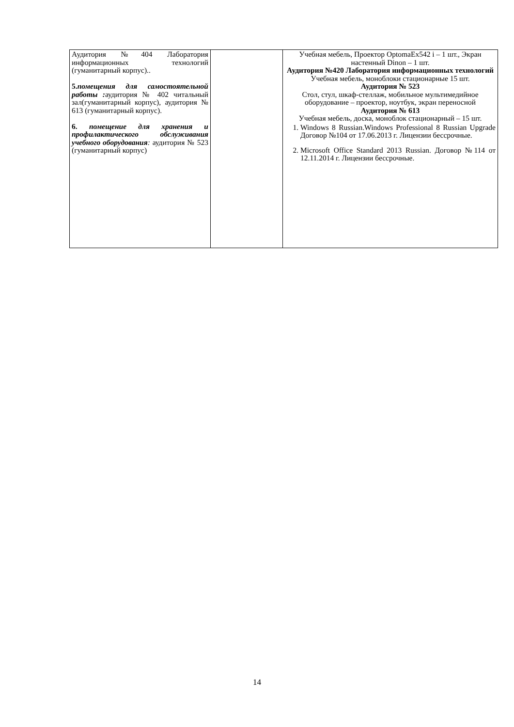| Аудитория №404 Лаборатория информационных технологий (гуманитарный корпус).. 5. помещения для самостоятельной работы : аудитория № 402 читальный зал(гуманитарный корпус), аудитория № 613 (гуманитарный корпус). 6. помещение для хранения и профилактического обслуживания учебного оборудования : аудитория № 523 (гуманитарный корпус) | | Учебная мебель, Проектор OptomaEx542 i – 1 шт., Экран настенный Dinon – 1 шт. Аудитория №420 Лаборатория информационных технологий Учебная мебель, моноблоки стационарные 15 шт. Аудитория № 523 Стол, стул, шкаф-стеллаж, мобильное мультимедийное оборудование – проектор, ноутбук, экран переносной Аудитория № 613 Учебная мебель, доска, моноблок стационарный – 15 шт. 1. Windows 8 Russian.Windows Professional 8 Russian Upgrade Договор №104 от 17.06.2013 г. Лицензии бессрочные. 2. Microsoft Office Standard 2013 Russian. Договор №114 от 12.11.2014 г. Лицензии бессрочные. |
14